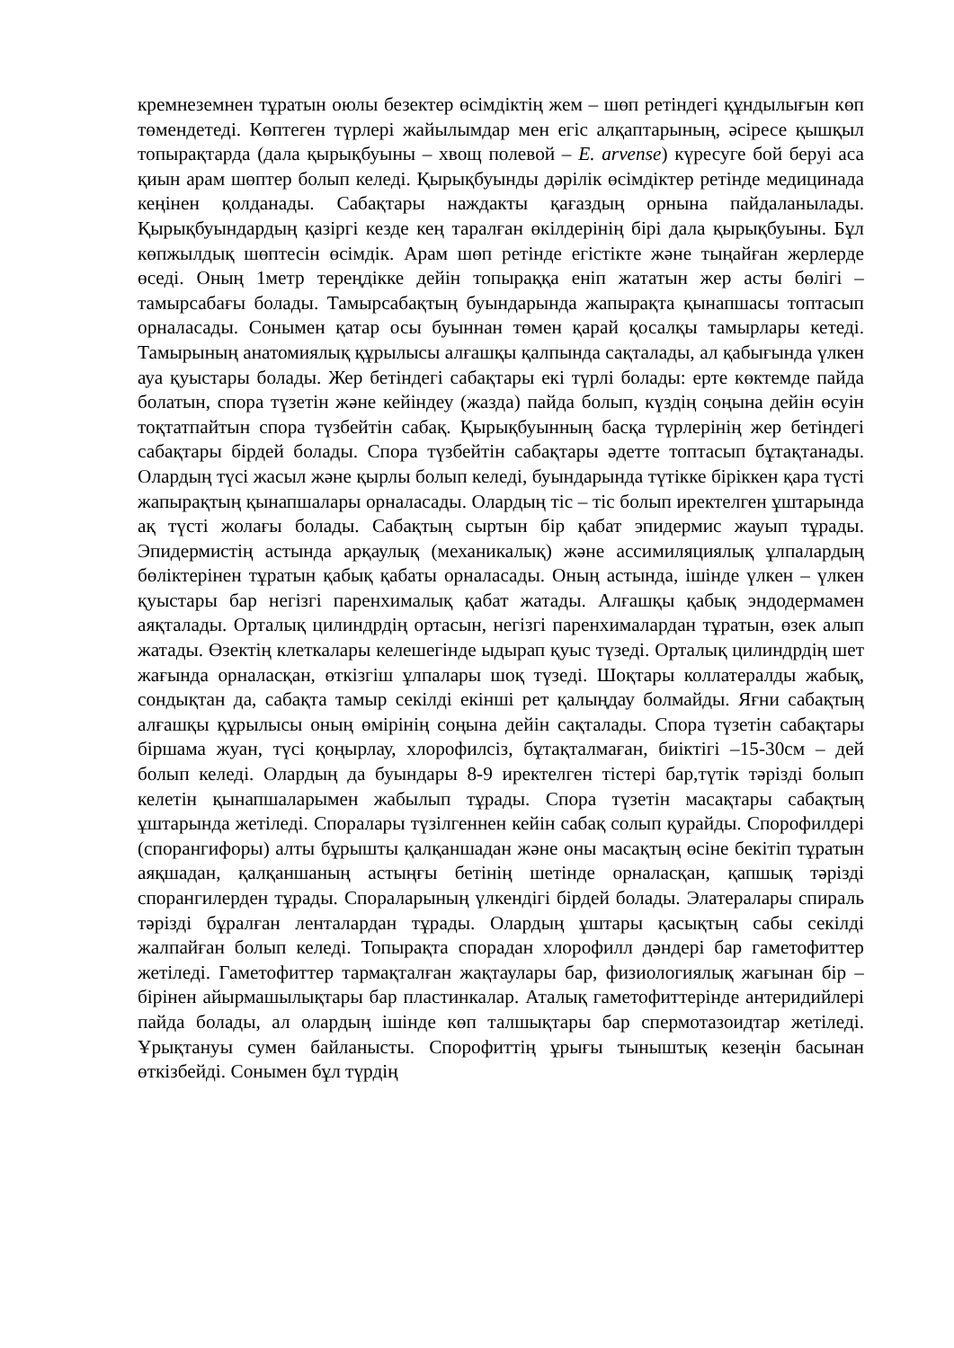кремнеземнен тұратын оюлы безектер өсімдіктің жем – шөп ретіндегі құндылығын көп төмендетеді. Көптеген түрлері жайылымдар мен егіс алқаптарының, әсіресе қышқыл топырақтарда (дала қырықбуыны – хвощ полевой – E. arvense) күресуге бой беруі аса қиын арам шөптер болып келеді. Қырықбуынды дәрілік өсімдіктер ретінде медицинада кеңінен қолданады. Сабақтары наждакты қағаздың орнына пайдаланылады. Қырықбуындардың қазіргі кезде кең таралған өкілдерінің бірі дала қырықбуыны. Бұл көпжылдық шөптесін өсімдік. Арам шөп ретінде егістікте және тыңайған жерлерде өседі. Оның 1метр тереңдікке дейін топыраққа еніп жататын жер асты бөлігі – тамырсабағы болады. Тамырсабақтың буындарында жапырақта қынапшасы топтасып орналасады. Сонымен қатар осы буыннан төмен қарай қосалқы тамырлары кетеді. Тамырының анатомиялық құрылысы алғашқы қалпында сақталады, ал қабығында үлкен ауа қуыстары болады. Жер бетіндегі сабақтары екі түрлі болады: ерте көктемде пайда болатын, спора түзетін және кейіндеу (жазда) пайда болып, күздің соңына дейін өсуін тоқтатпайтын спора түзбейтін сабақ. Қырықбуынның басқа түрлерінің жер бетіндегі сабақтары бірдей болады. Спора түзбейтін сабақтары әдетте топтасып бұтақтанады. Олардың түсі жасыл және қырлы болып келеді, буындарында түтікке біріккен қара түсті жапырақтың қынапшалары орналасады. Олардың тіс – тіс болып иректелген ұштарында ақ түсті жолағы болады. Сабақтың сыртын бір қабат эпидермис жауып тұрады. Эпидермистің астында арқаулық (механикалық) және ассимиляциялық ұлпалардың бөліктерінен тұратын қабық қабаты орналасады. Оның астында, ішінде үлкен – үлкен қуыстары бар негізгі паренхималық қабат жатады. Алғашқы қабық эндодермамен аяқталады. Орталық цилиндрдің ортасын, негізгі паренхималардан тұратын, өзек алып жатады. Өзектің клеткалары келешегінде ыдырап қуыс түзеді. Орталық цилиндрдің шет жағында орналасқан, өткізгіш ұлпалары шоқ түзеді. Шоқтары коллатералды жабық, сондықтан да, сабақта тамыр секілді екінші рет қалыңдау болмайды. Яғни сабақтың алғашқы құрылысы оның өмірінің соңына дейін сақталады. Спора түзетін сабақтары біршама жуан, түсі қоңырлау, хлорофилсіз, бұтақталмаған, биіктігі –15-30см – дей болып келеді. Олардың да буындары 8-9 иректелген тістері бар,түтік тәрізді болып келетін қынапшаларымен жабылып тұрады. Спора түзетін масақтары сабақтың ұштарында жетіледі. Споралары түзілгеннен кейін сабақ солып қурайды. Спорофилдері (спорангифоры) алты бұрышты қалқаншадан және оны масақтың өсіне бекітіп тұратын аяқшадан, қалқаншаның астыңғы бетінің шетінде орналасқан, қапшық тәрізді спорангилерден тұрады. Спораларының үлкендігі бірдей болады. Элатералары спираль тәрізді бұралған ленталардан тұрады. Олардың ұштары қасықтың сабы секілді жалпайған болып келеді. Топырақта спорадан хлорофилл дәндері бар гаметофиттер жетіледі. Гаметофиттер тармақталған жақтаулары бар, физиологиялық жағынан бір – бірінен айырмашылықтары бар пластинкалар. Аталық гаметофиттерінде антеридийлері пайда болады, ал олардың ішінде көп талшықтары бар спермотазоидтар жетіледі. Ұрықтануы сумен байланысты. Спорофиттің ұрығы тыныштық кезеңін басынан өткізбейді. Сонымен бұл түрдің